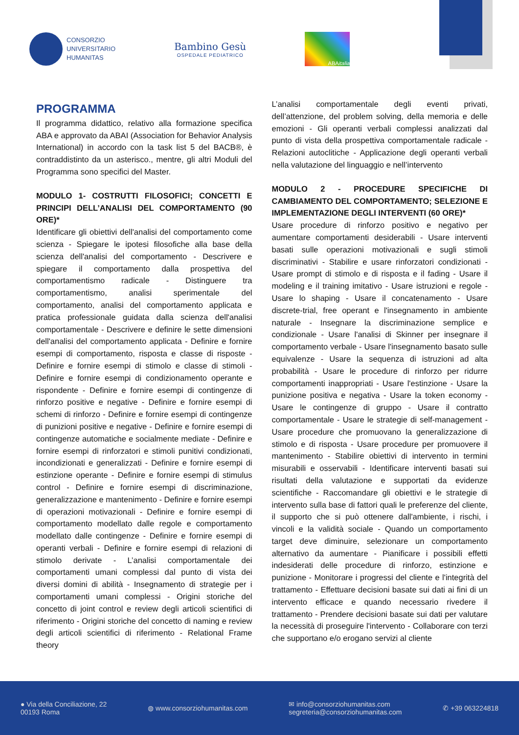CONSORZIO
UNIVERSITARIO
HUMANITAS
Bambino Gesù
OSPEDALE PEDIATRICO
ABA italia
PROGRAMMA
Il programma didattico, relativo alla formazione specifica ABA e approvato da ABAI (Association for Behavior Analysis International) in accordo con la task list 5 del BACB®, è contraddistinto da un asterisco., mentre, gli altri Moduli del Programma sono specifici del Master.
MODULO 1- COSTRUTTI FILOSOFICI; CONCETTI E PRINCIPI DELL’ANALISI DEL COMPORTAMENTO (90 ORE)*
Identificare gli obiettivi dell'analisi del comportamento come scienza - Spiegare le ipotesi filosofiche alla base della scienza dell'analisi del comportamento - Descrivere e spiegare il comportamento dalla prospettiva del comportamentismo radicale - Distinguere tra comportamentismo, analisi sperimentale del comportamento, analisi del comportamento applicata e pratica professionale guidata dalla scienza dell'analisi comportamentale - Descrivere e definire le sette dimensioni dell'analisi del comportamento applicata - Definire e fornire esempi di comportamento, risposta e classe di risposte - Definire e fornire esempi di stimolo e classe di stimoli - Definire e fornire esempi di condizionamento operante e rispondente - Definire e fornire esempi di contingenze di rinforzo positive e negative - Definire e fornire esempi di schemi di rinforzo - Definire e fornire esempi di contingenze di punizioni positive e negative - Definire e fornire esempi di contingenze automatiche e socialmente mediate - Definire e fornire esempi di rinforzatori e stimoli punitivi condizionati, incondizionati e generalizzati - Definire e fornire esempi di estinzione operante - Definire e fornire esempi di stimulus control - Definire e fornire esempi di discriminazione, generalizzazione e mantenimento - Definire e fornire esempi di operazioni motivazionali - Definire e fornire esempi di comportamento modellato dalle regole e comportamento modellato dalle contingenze - Definire e fornire esempi di operanti verbali - Definire e fornire esempi di relazioni di stimolo derivate - L’analisi comportamentale dei comportamenti umani complessi dal punto di vista dei diversi domini di abilità - Insegnamento di strategie per i comportamenti umani complessi - Origini storiche del concetto di joint control e review degli articoli scientifici di riferimento - Origini storiche del concetto di naming e review degli articoli scientifici di riferimento - Relational Frame theory
L’analisi comportamentale degli eventi privati, dell’attenzione, del problem solving, della memoria e delle emozioni - Gli operanti verbali complessi analizzati dal punto di vista della prospettiva comportamentale radicale - Relazioni autoclitiche - Applicazione degli operanti verbali nella valutazione del linguaggio e nell’intervento
MODULO 2 - PROCEDURE SPECIFICHE DI CAMBIAMENTO DEL COMPORTAMENTO; SELEZIONE E IMPLEMENTAZIONE DEGLI INTERVENTI (60 ORE)*
Usare procedure di rinforzo positivo e negativo per aumentare comportamenti desiderabili - Usare interventi basati sulle operazioni motivazionali e sugli stimoli discriminativi - Stabilire e usare rinforzatori condizionati - Usare prompt di stimolo e di risposta e il fading - Usare il modeling e il training imitativo - Usare istruzioni e regole - Usare lo shaping - Usare il concatenamento - Usare discrete-trial, free operant e l'insegnamento in ambiente naturale - Insegnare la discriminazione semplice e condizionale - Usare l'analisi di Skinner per insegnare il comportamento verbale - Usare l'insegnamento basato sulle equivalenze - Usare la sequenza di istruzioni ad alta probabilità - Usare le procedure di rinforzo per ridurre comportamenti inappropriati - Usare l'estinzione - Usare la punizione positiva e negativa - Usare la token economy - Usare le contingenze di gruppo - Usare il contratto comportamentale - Usare le strategie di self-management - Usare procedure che promuovano la generalizzazione di stimolo e di risposta - Usare procedure per promuovere il mantenimento - Stabilire obiettivi di intervento in termini misurabili e osservabili - Identificare interventi basati sui risultati della valutazione e supportati da evidenze scientifiche - Raccomandare gli obiettivi e le strategie di intervento sulla base di fattori quali le preferenze del cliente, il supporto che si può ottenere dall'ambiente, i rischi, i vincoli e la validità sociale - Quando un comportamento target deve diminuire, selezionare un comportamento alternativo da aumentare - Pianificare i possibili effetti indesiderati delle procedure di rinforzo, estinzione e punizione - Monitorare i progressi del cliente e l'integrità del trattamento - Effettuare decisioni basate sui dati ai fini di un intervento efficace e quando necessario rivedere il trattamento - Prendere decisioni basate sui dati per valutare la necessità di proseguire l'intervento - Collaborare con terzi che supportano e/o erogano servizi al cliente
● Via della Conciliazione, 22
00193 Roma
◍ www.consorziohumanitas.com
✉ info@consorziohumanitas.com
segreteria@consorziohumanitas.com
✆ +39 063224818